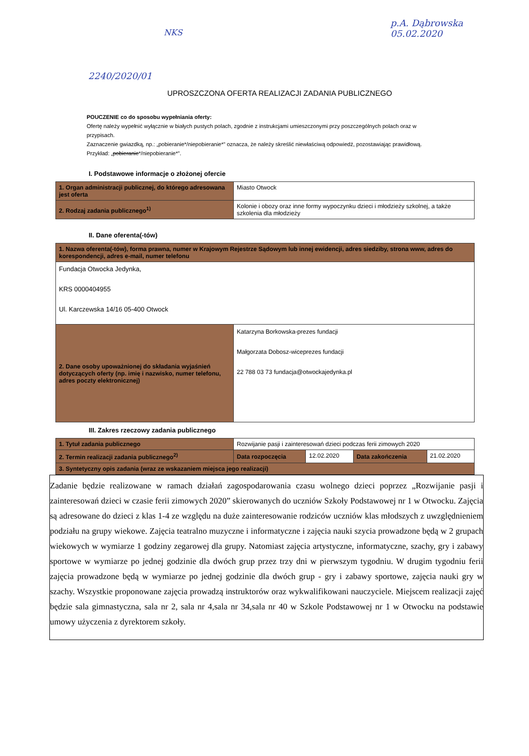p.A. Dąbrowska
05.02.2020
NKS
2240/2020/01
UPROSZCZONA OFERTA REALIZACJI ZADANIA PUBLICZNEGO
POUCZENIE co do sposobu wypełniania oferty:
Ofertę należy wypełnić wyłącznie w białych pustych polach, zgodnie z instrukcjami umieszczonymi przy poszczególnych polach oraz w przypisach.
Zaznaczenie gwiazdką, np.: „pobieranie*/niepobieranie*” oznacza, że należy skreślić niewłaściwą odpowiedź, pozostawiając prawidłową. Przykład: „pobieranie*/niepobieranie*”.
I. Podstawowe informacje o złożonej ofercie
| 1. Organ administracji publicznej, do którego adresowana jest oferta | Miasto Otwock |
| 2. Rodzaj zadania publicznego<sup>1)</sup> | Kolonie i obozy oraz inne formy wypoczynku dzieci i młodzieży szkolnej, a także szkolenia dla młodzieży |
II. Dane oferenta(-tów)
| 1. Nazwa oferenta(-tów), forma prawna, numer w Krajowym Rejestrze Sądowym lub innej ewidencji, adres siedziby, strona www, adres do korespondencji, adres e-mail, numer telefonu | |
| Fundacja Otwocka Jedynka, KRS 0000404955 Ul. Karczewska 14/16 05-400 Otwock | |
| 2. Dane osoby upoważnionej do składania wyjaśnień dotyczących oferty (np. imię i nazwisko, numer telefonu, adres poczty elektronicznej) | Katarzyna Borkowska-prezes fundacji Małgorzata Dobosz-wiceprezes fundacji 22 788 03 73 fundacja@otwockajedynka.pl |
III. Zakres rzeczowy zadania publicznego
| 1. Tytuł zadania publicznego | Rozwijanie pasji i zainteresowań dzieci podczas ferii zimowych 2020 | | | |
| 2. Termin realizacji zadania publicznego<sup>2)</sup> | Data rozpoczęcia | 12.02.2020 | Data zakończenia | 21.02.2020 |
| 3. Syntetyczny opis zadania (wraz ze wskazaniem miejsca jego realizacji) | | | | |
Zadanie będzie realizowane w ramach działań zagospodarowania czasu wolnego dzieci poprzez „Rozwijanie pasji i zainteresowań dzieci w czasie ferii zimowych 2020” skierowanych do uczniów Szkoły Podstawowej nr 1 w Otwocku. Zajęcia są adresowane do dzieci z klas 1-4 ze względu na duże zainteresowanie rodziców uczniów klas młodszych z uwzględnieniem podziału na grupy wiekowe. Zajęcia teatralno muzyczne i informatyczne i zajęcia nauki szycia prowadzone będą w 2 grupach wiekowych w wymiarze 1 godziny zegarowej dla grupy. Natomiast zajęcia artystyczne, informatyczne, szachy, gry i zabawy sportowe w wymiarze po jednej godzinie dla dwóch grup przez trzy dni w pierwszym tygodniu. W drugim tygodniu ferii zajęcia prowadzone będą w wymiarze po jednej godzinie dla dwóch grup - gry i zabawy sportowe, zajęcia nauki gry w szachy. Wszystkie proponowane zajęcia prowadzą instruktorów oraz wykwalifikowani nauczyciele. Miejscem realizacji zajęć będzie sala gimnastyczna, sala nr 2, sala nr 4,sala nr 34,sala nr 40 w Szkole Podstawowej nr 1 w Otwocku na podstawie umowy użyczenia z dyrektorem szkoły.